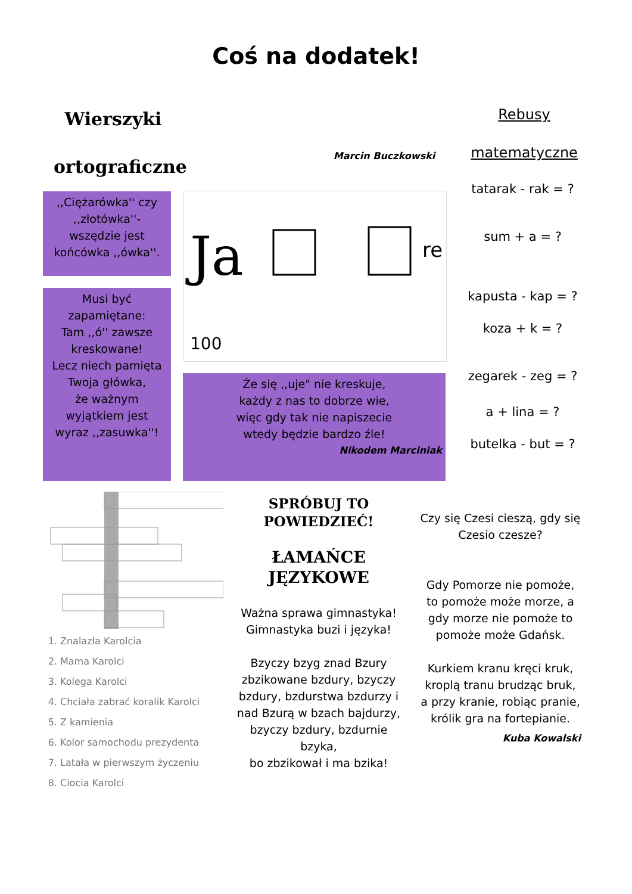Coś na dodatek!
Wierszyki
ortograficzne
Marcin Buczkowski
Rebusy
matematyczne
,,Ciężarówka'' czy
,,złotówka''-
wszędzie jest
końcówka ,,ówka''.
Musi być
zapamiętane:
Tam ,,ó'' zawsze
kreskowane!
Lecz niech pamięta
Twoja główka,
że ważnym
wyjątkiem jest
wyraz ,,zasuwka''!
Ja
re
100
Że się ,,uje" nie kreskuje,
każdy z nas to dobrze wie,
więc gdy tak nie napiszecie
wtedy będzie bardzo źle!
Nikodem Marciniak
tatarak - rak = ?
sum + a = ?
kapusta - kap = ?
koza + k = ?
zegarek - zeg = ?
a + lina = ?
butelka - but = ?
1. Znalazła Karolcia
2. Mama Karolci
3. Kolega Karolci
4. Chciała zabrać koralik Karolci
5. Z kamienia
6. Kolor samochodu prezydenta
7. Latała w pierwszym życzeniu
8. Ciocia Karolci
SPRÓBUJ TO
POWIEDZIEĆ!
ŁAMAŃCE
JĘZYKOWE
Ważna sprawa gimnastyka! Gimnastyka buzi i języka!
Bzyczy bzyg znad Bzury zbzikowane bzdury, bzyczy bzdury, bzdurstwa bzdurzy i nad Bzurą w bzach bajdurzy, bzyczy bzdury, bzdurnie bzyka,
bo zbzikował i ma bzika!
Czy się Czesi cieszą, gdy się Czesio czesze?
Gdy Pomorze nie pomoże, to pomoże może morze, a gdy morze nie pomoże to pomoże może Gdańsk.
Kurkiem kranu kręci kruk, kroplą tranu brudząc bruk, a przy kranie, robiąc pranie, królik gra na fortepianie.
Kuba Kowalski